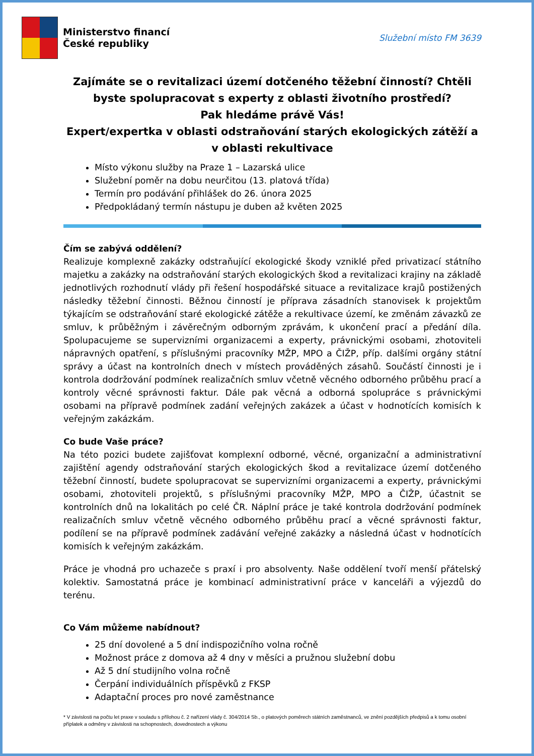Ministerstvo financí
České republiky
Služební místo FM 3639
Zajímáte se o revitalizaci území dotčeného těžební činností? Chtěli byste spolupracovat s experty z oblasti životního prostředí?
Pak hledáme právě Vás!
Expert/expertka v oblasti odstraňování starých ekologických zátěží a v oblasti rekultivace
Místo výkonu služby na Praze 1 – Lazarská ulice
Služební poměr na dobu neurčitou (13. platová třída)
Termín pro podávání přihlášek do 26. února 2025
Předpokládaný termín nástupu je duben až květen 2025
Čím se zabývá oddělení?
Realizuje komplexně zakázky odstraňující ekologické škody vzniklé před privatizací státního majetku a zakázky na odstraňování starých ekologických škod a revitalizaci krajiny na základě jednotlivých rozhodnutí vlády při řešení hospodářské situace a revitalizace krajů postižených následky těžební činnosti. Běžnou činností je příprava zásadních stanovisek k projektům týkajícím se odstraňování staré ekologické zátěže a rekultivace území, ke změnám závazků ze smluv, k průběžným i závěrečným odborným zprávám, k ukončení prací a předání díla. Spolupacujeme se supervizními organizacemi a experty, právnickými osobami, zhotoviteli nápravných opatření, s příslušnými pracovníky MŽP, MPO a ČIŽP, příp. dalšími orgány státní správy a účast na kontrolních dnech v místech prováděných zásahů. Součástí činnosti je i kontrola dodržování podmínek realizačních smluv včetně věcného odborného průběhu prací a kontroly věcné správnosti faktur. Dále pak věcná a odborná spolupráce s právnickými osobami na přípravě podmínek zadání veřejných zakázek a účast v hodnotících komisích k veřejným zakázkám.
Co bude Vaše práce?
Na této pozici budete zajišťovat komplexní odborné, věcné, organizační a administrativní zajištění agendy odstraňování starých ekologických škod a revitalizace území dotčeného těžební činností, budete spolupracovat se supervizními organizacemi a experty, právnickými osobami, zhotoviteli projektů, s příslušnými pracovníky MŽP, MPO a ČIŽP, účastnit se kontrolních dnů na lokalitách po celé ČR. Náplní práce je také kontrola dodržování podmínek realizačních smluv včetně věcného odborného průběhu prací a věcné správnosti faktur, podílení se na přípravě podmínek zadávání veřejné zakázky a následná účast v hodnotících komisích k veřejným zakázkám.
Práce je vhodná pro uchazeče s praxí i pro absolventy. Naše oddělení tvoří menší přátelský kolektiv. Samostatná práce je kombinací administrativní práce v kanceláři a výjezdů do terénu.
Co Vám můžeme nabídnout?
25 dní dovolené a 5 dní indispozičního volna ročně
Možnost práce z domova až 4 dny v měsíci a pružnou služební dobu
Až 5 dní studijního volna ročně
Čerpání individuálních příspěvků z FKSP
Adaptační proces pro nové zaměstnance
* V závislosti na počtu let praxe v souladu s přílohou č. 2 nařízení vlády č. 304/2014 Sb., o platových poměrech státních zaměstnanců, ve znění pozdějších předpisů a k tomu osobní příplatek a odměny v závislosti na schopnostech, dovednostech a výkonu